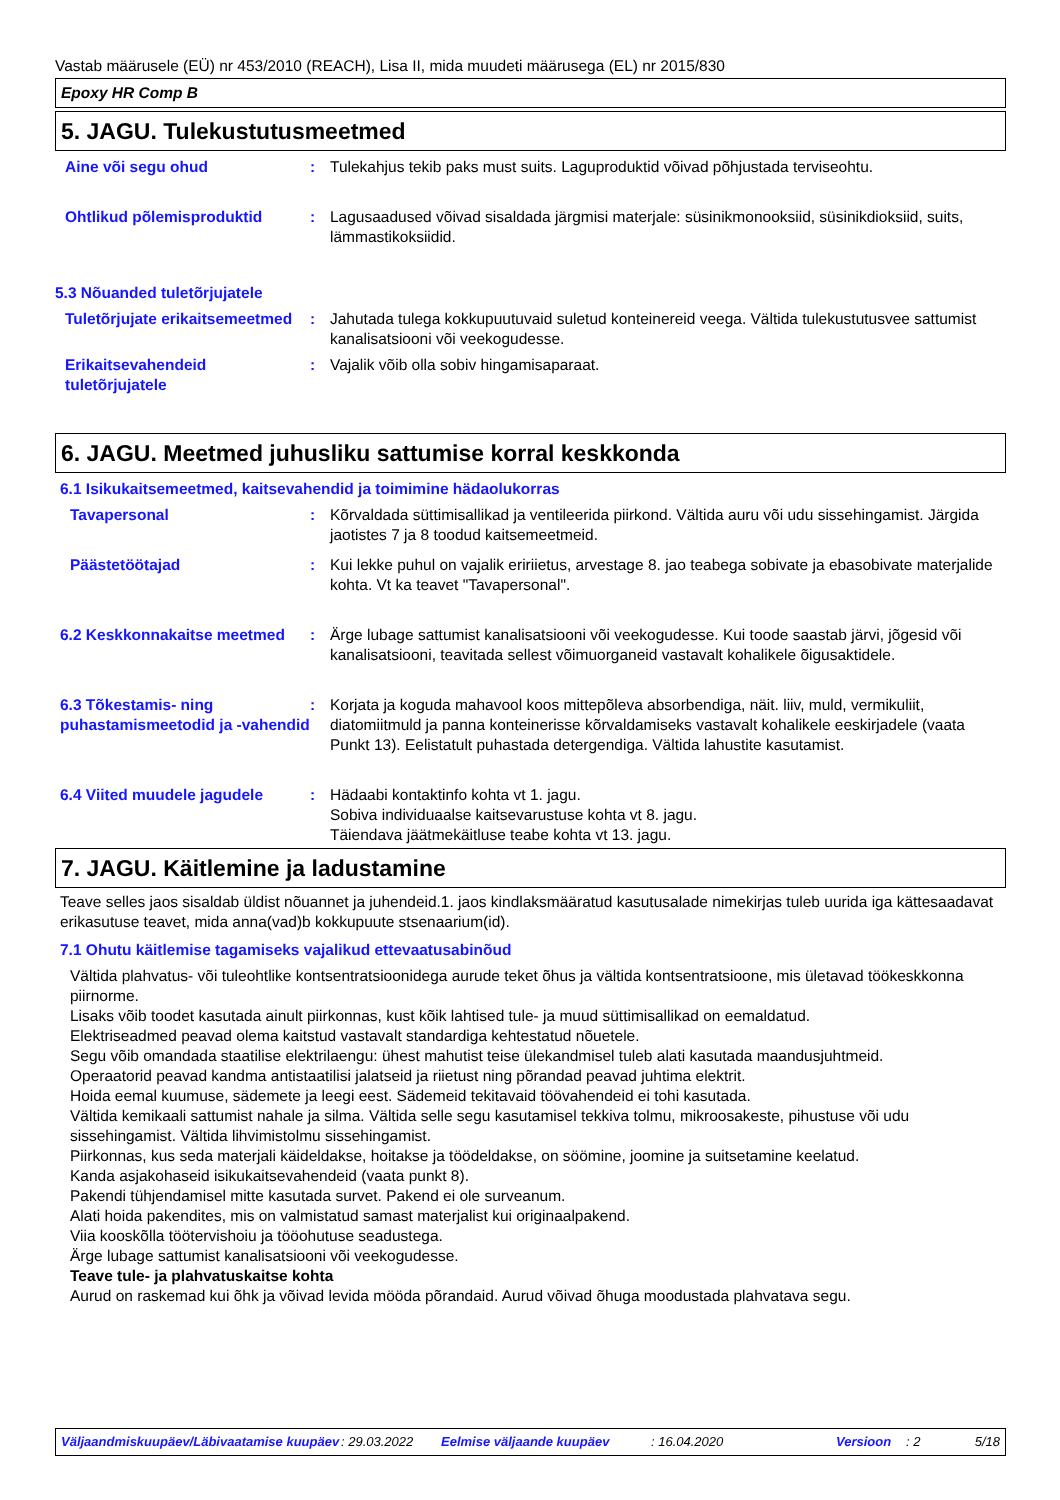Vastab määrusele (EÜ) nr 453/2010 (REACH), Lisa II, mida muudeti määrusega (EL) nr 2015/830
Epoxy HR Comp B
5. JAGU. Tulekustutusmeetmed
Aine või segu ohud : Tulekahjus tekib paks must suits. Laguproduktid võivad põhjustada terviseohtu.
Ohtlikud põlemisproduktid : Lagusaadused võivad sisaldada järgmisi materjale: süsinikmonooksiid, süsinikdioksiid, suits, lämmastikoksiidid.
5.3 Nõuanded tuletõrjujatele
Tuletõrjujate erikaitsemeetmed
: Jahutada tulega kokkupuutuvaid suletud konteinereid veega. Vältida tulekustutusvee sattumist kanalisatsiooni või veekogudesse.
Erikaitsevahendeid tuletõrjujatele
: Vajalik võib olla sobiv hingamisaparaat.
6. JAGU. Meetmed juhusliku sattumise korral keskkonda
6.1 Isikukaitsemeetmed, kaitsevahendid ja toimimine hädaolukorras
Tavapersonal : Kõrvaldada süttimisallikad ja ventileerida piirkond. Vältida auru või udu sissehingamist. Järgida jaotistes 7 ja 8 toodud kaitsemeetmeid.
Päästetöötajad : Kui lekke puhul on vajalik eririietus, arvestage 8. jao teabega sobivate ja ebasobivate materjalide kohta. Vt ka teavet "Tavapersonal".
6.2 Keskkonnakaitse meetmed
: Ärge lubage sattumist kanalisatsiooni või veekogudesse. Kui toode saastab järvi, jõgesid või kanalisatsiooni, teavitada sellest võimuorganeid vastavalt kohalikele õigusaktidele.
6.3 Tõkestamis- ning puhastamismeetodid ja -vahendid
: Korjata ja koguda mahavool koos mittepõleva absorbendiga, näit. liiv, muld, vermikuliit, diatomiitmuld ja panna konteinerisse kõrvaldamiseks vastavalt kohalikele eeskirjadele (vaata Punkt 13). Eelistatult puhastada detergendiga. Vältida lahustite kasutamist.
6.4 Viited muudele jagudele
: Hädaabi kontaktinfo kohta vt 1. jagu.
Sobiva individuaalse kaitsevarustuse kohta vt 8. jagu.
Täiendava jäätmekäitluse teabe kohta vt 13. jagu.
7. JAGU. Käitlemine ja ladustamine
Teave selles jaos sisaldab üldist nõuannet ja juhendeid.1. jaos kindlaksmääratud kasutusalade nimekirjas tuleb uurida iga kättesaadavat erikasutuse teavet, mida anna(vad)b kokkupuute stsenaarium(id).
7.1 Ohutu käitlemise tagamiseks vajalikud ettevaatusabinõud
Vältida plahvatus- või tuleohtlike kontsentratsioonidega aurude teket õhus ja vältida kontsentratsioone, mis ületavad töökeskkonna piirnorme.
Lisaks võib toodet kasutada ainult piirkonnas, kust kõik lahtised tule- ja muud süttimisallikad on eemaldatud.
Elektriseadmed peavad olema kaitstud vastavalt standardiga kehtestatud nõuetele.
Segu võib omandada staatilise elektrilaengu: ühest mahutist teise ülekandmisel tuleb alati kasutada maandusjuhtmeid.
Operaatorid peavad kandma antistaatilisi jalatseid ja riietust ning põrandad peavad juhtima elektrit.
Hoida eemal kuumuse, sädemete ja leegi eest. Sädemeid tekitavaid töövahendeid ei tohi kasutada.
Vältida kemikaali sattumist nahale ja silma. Vältida selle segu kasutamisel tekkiva tolmu, mikroosakeste, pihustuse või udu sissehingamist. Vältida lihvimistolmu sissehingamist.
Piirkonnas, kus seda materjali käideldakse, hoitakse ja töödeldakse, on söömine, joomine ja suitsetamine keelatud.
Kanda asjakohaseid isikukaitsevahendeid (vaata punkt 8).
Pakendi tühjendamisel mitte kasutada survet. Pakend ei ole surveanum.
Alati hoida pakendites, mis on valmistatud samast materjalist kui originaalpakend.
Viia kooskõlla töötervishoiu ja tööohutuse seadustega.
Ärge lubage sattumist kanalisatsiooni või veekogudesse.
Teave tule- ja plahvatuskaitse kohta
Aurud on raskemad kui õhk ja võivad levida mööda põrandaid. Aurud võivad õhuga moodustada plahvatava segu.
Väljaandmiskuupäev/Läbivaatamise kuupäev
: 29.03.2022 Eelmise väljaande kuupäev : 16.04.2020 Versioon : 2 5/18